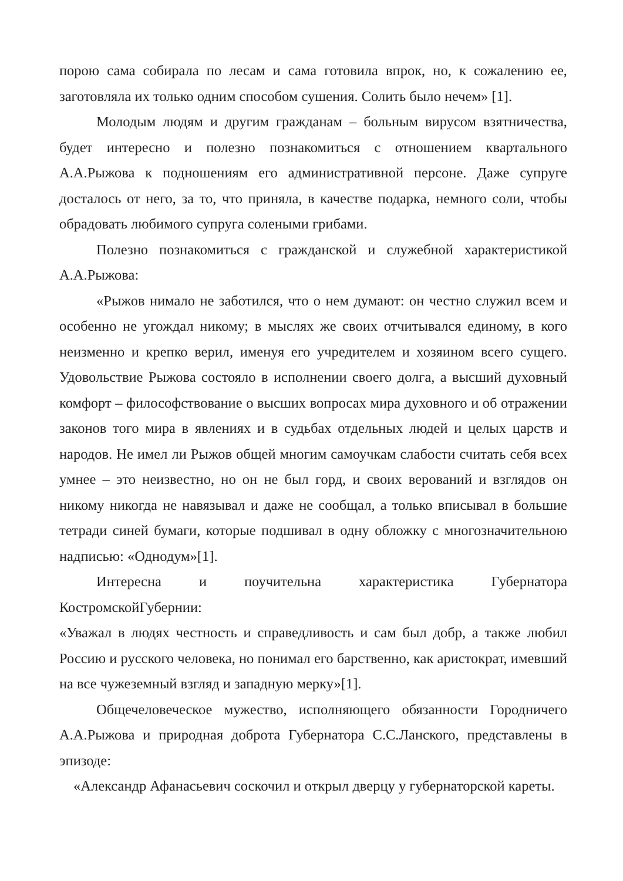порою сама собирала по лесам и сама готовила впрок, но, к сожалению ее, заготовляла их только одним способом сушения. Солить было нечем» [1].
Молодым людям и другим гражданам – больным вирусом взятничества, будет интересно и полезно познакомиться с отношением квартального А.А.Рыжова к подношениям его административной персоне. Даже супруге досталось от него, за то, что приняла, в качестве подарка, немного соли, чтобы обрадовать любимого супруга солеными грибами.
Полезно познакомиться с гражданской и служебной характеристикой А.А.Рыжова:
«Рыжов нимало не заботился, что о нем думают: он честно служил всем и особенно не угождал никому; в мыслях же своих отчитывался единому, в кого неизменно и крепко верил, именуя его учредителем и хозяином всего сущего. Удовольствие Рыжова состояло в исполнении своего долга, а высший духовный комфорт – философствование о высших вопросах мира духовного и об отражении законов того мира в явлениях и в судьбах отдельных людей и целых царств и народов. Не имел ли Рыжов общей многим самоучкам слабости считать себя всех умнее – это неизвестно, но он не был горд, и своих верований и взглядов он никому никогда не навязывал и даже не сообщал, а только вписывал в большие тетради синей бумаги, которые подшивал в одну обложку с многозначительною надписью: «Однодум»[1].
Интересна и поучительна характеристика Губернатора КостромскойГубернии:
«Уважал в людях честность и справедливость и сам был добр, а также любил Россию и русского человека, но понимал его барственно, как аристократ, имевший на все чужеземный взгляд и западную мерку»[1].
Общечеловеческое мужество, исполняющего обязанности Городничего А.А.Рыжова и природная доброта Губернатора С.С.Ланского, представлены в эпизоде:
«Александр Афанасьевич соскочил и открыл дверцу у губернаторской кареты.